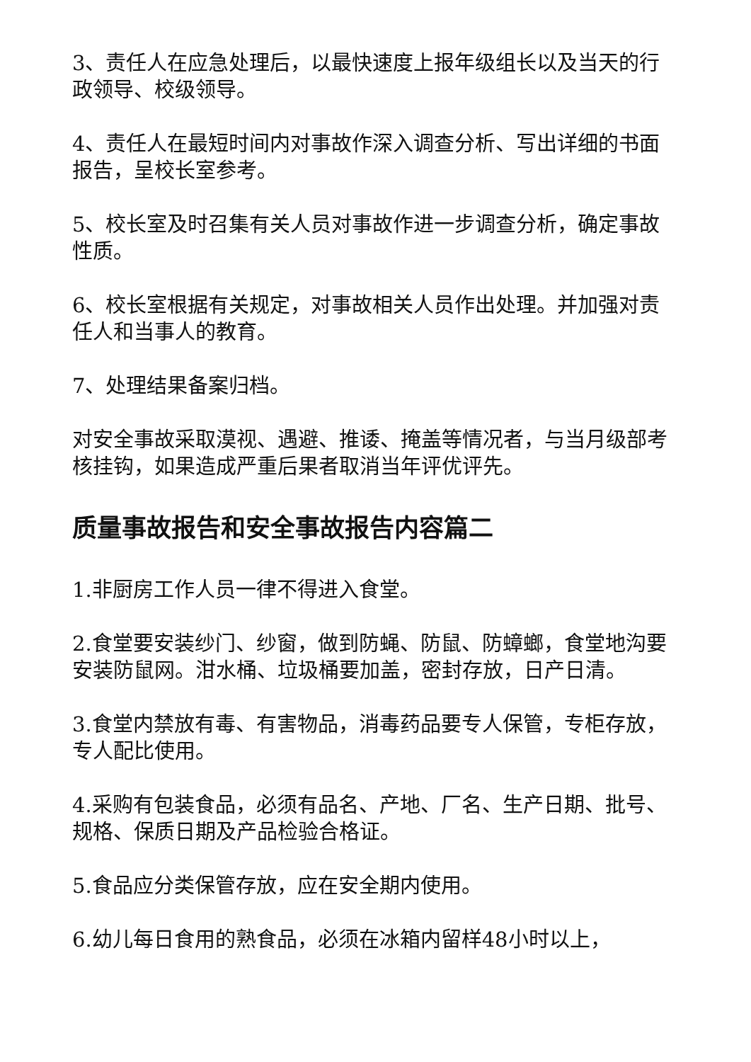3、责任人在应急处理后，以最快速度上报年级组长以及当天的行政领导、校级领导。
4、责任人在最短时间内对事故作深入调查分析、写出详细的书面报告，呈校长室参考。
5、校长室及时召集有关人员对事故作进一步调查分析，确定事故性质。
6、校长室根据有关规定，对事故相关人员作出处理。并加强对责任人和当事人的教育。
7、处理结果备案归档。
对安全事故采取漠视、遇避、推诿、掩盖等情况者，与当月级部考核挂钩，如果造成严重后果者取消当年评优评先。
质量事故报告和安全事故报告内容篇二
1.非厨房工作人员一律不得进入食堂。
2.食堂要安装纱门、纱窗，做到防蝇、防鼠、防蟑螂，食堂地沟要安装防鼠网。泔水桶、垃圾桶要加盖，密封存放，日产日清。
3.食堂内禁放有毒、有害物品，消毒药品要专人保管，专柜存放，专人配比使用。
4.采购有包装食品，必须有品名、产地、厂名、生产日期、批号、规格、保质日期及产品检验合格证。
5.食品应分类保管存放，应在安全期内使用。
6.幼儿每日食用的熟食品，必须在冰箱内留样48小时以上，